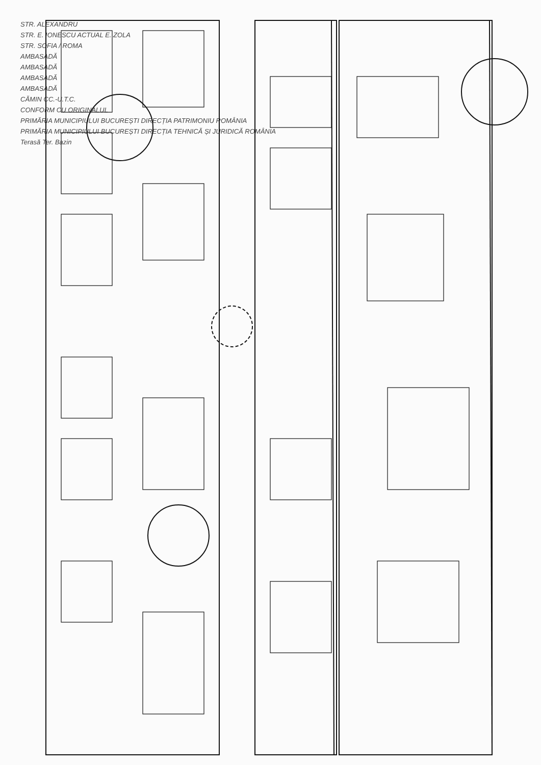STR. ALEXANDRU
STR. E. IONESCU ACTUAL E. ZOLA
STR. SOFIA / ROMA
AMBASADĂ
AMBASADĂ
AMBASADĂ
AMBASADĂ
CĂMIN CC.-U.T.C.
CONFORM CU ORIGINALUL
PRIMĂRIA MUNICIPIULUI BUCUREȘTI DIRECȚIA PATRIMONIU ROMÂNIA
PRIMĂRIA MUNICIPIULUI BUCUREȘTI DIRECȚIA TEHNICĂ ȘI JURIDICĂ ROMÂNIA
Terasă Ter. Bazin